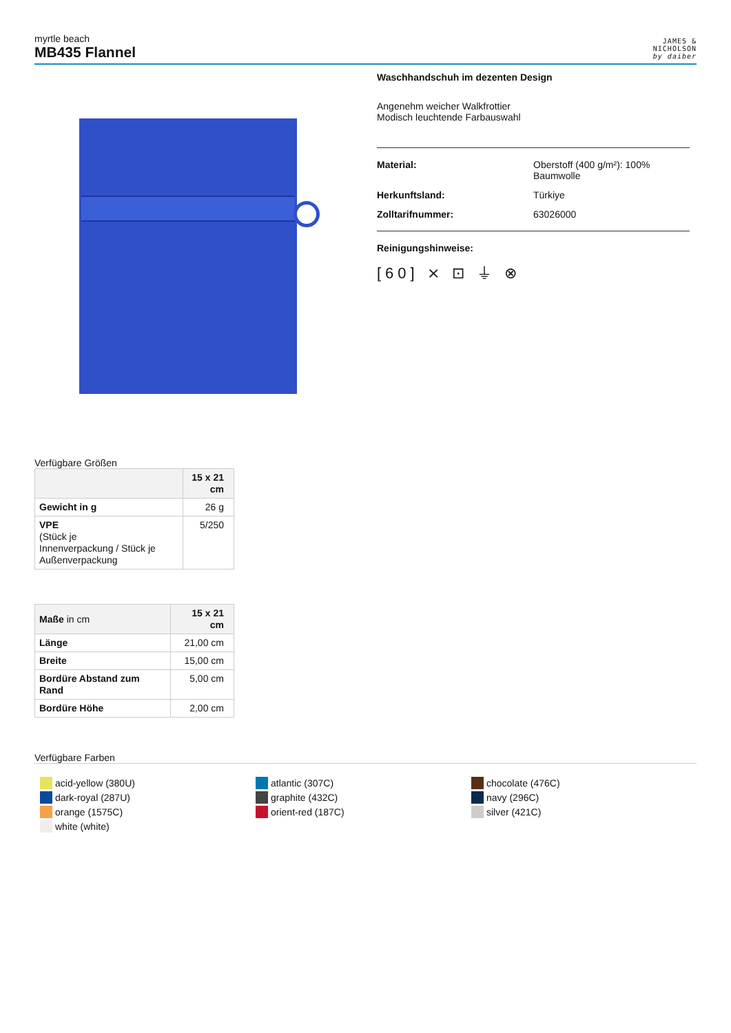myrtle beach
MB435 Flannel
JAMES &
NICHOLSON
by daiber
Waschhandschuh im dezenten Design
Angenehm weicher Walkfrottier
Modisch leuchtende Farbauswahl
Material: Oberstoff (400 g/m²): 100%
Baumwolle
Herkunftsland: Türkiye
Zolltarifnummer: 63026000
Reinigungshinweise:
[60] ⨯ ⊡ ⏚ ⊗
Verfügbare Größen
| | 15 x 21 cm |
| --- | --- |
| Gewicht in g | 26 g |
| VPE (Stück je Innenverpackung / Stück je Außenverpackung | 5/250 |
| Maße in cm | 15 x 21 cm |
| --- | --- |
| Länge | 21,00 cm |
| Breite | 15,00 cm |
| Bordüre Abstand zum Rand | 5,00 cm |
| Bordüre Höhe | 2,00 cm |
Verfügbare Farben
acid-yellow (380U)
dark-royal (287U)
orange (1575C)
white (white)
atlantic (307C)
graphite (432C)
orient-red (187C)
chocolate (476C)
navy (296C)
silver (421C)